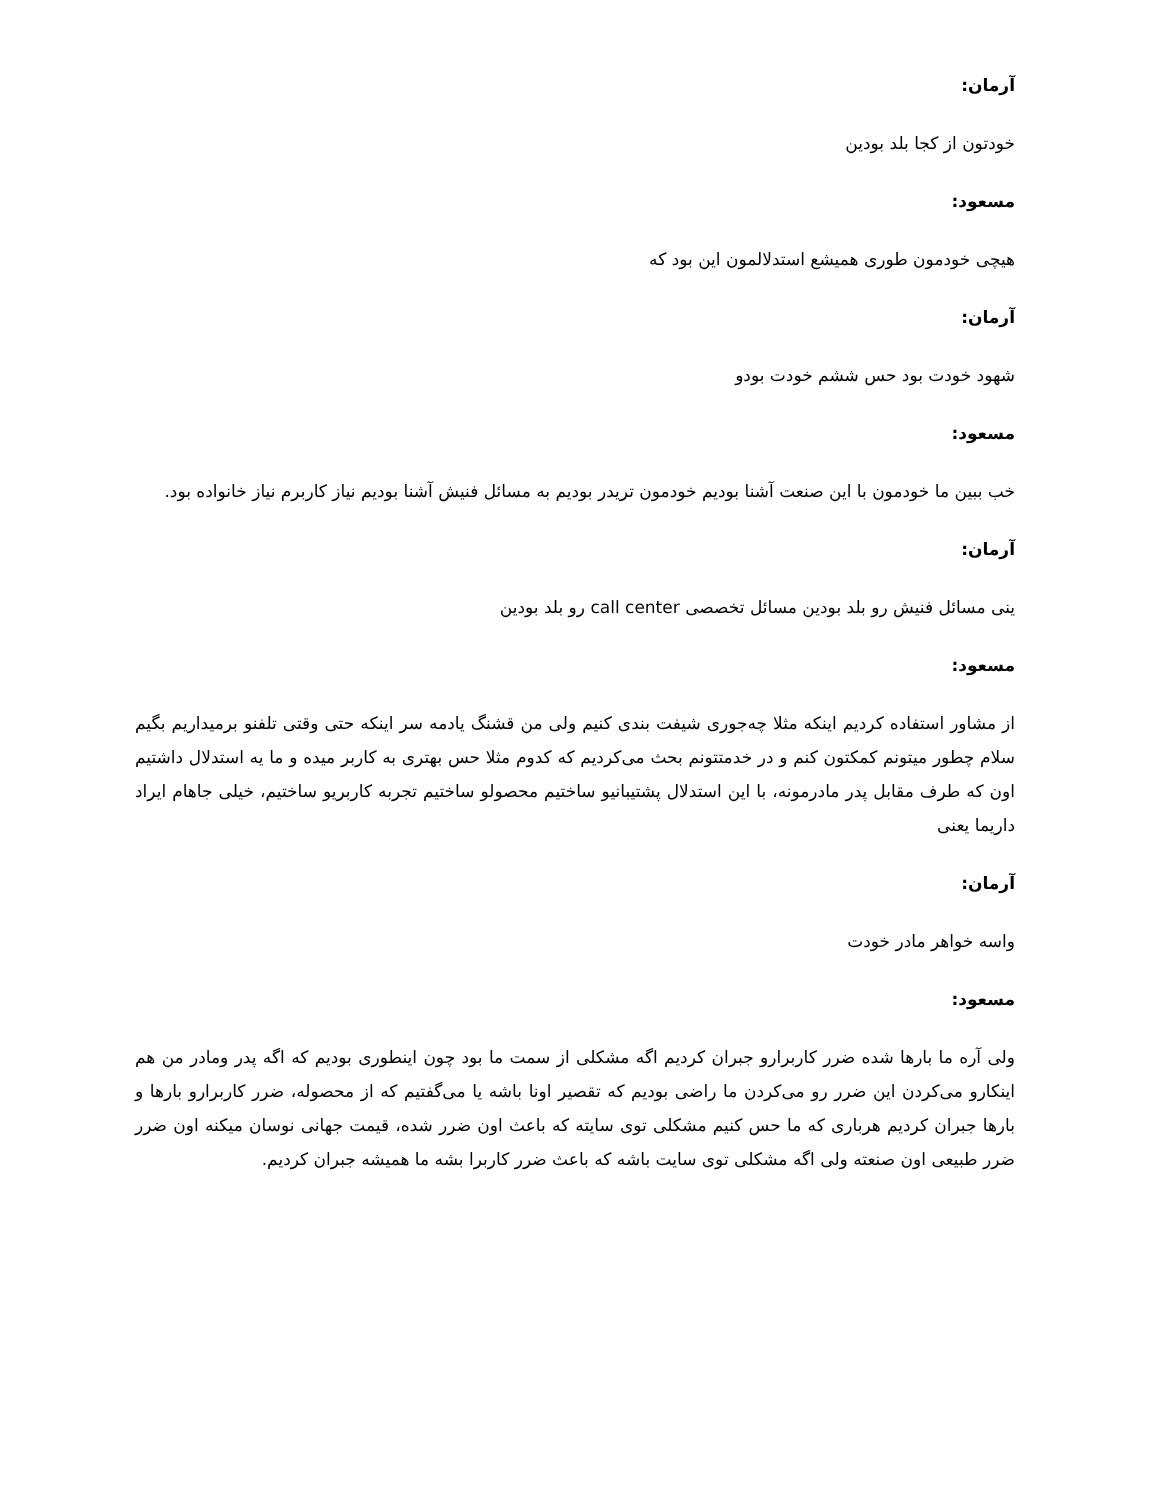آرمان:
خودتون از کجا بلد بودین
مسعود:
هیچی خودمون طوری همیشع استدلالمون این بود که
آرمان:
شهود خودت بود حس ششم خودت بودو
مسعود:
خب ببین ما خودمون با این صنعت آشنا بودیم خودمون تریدر بودیم به مسائل فنیش آشنا بودیم نیاز کاربرم نیاز خانواده بود.
آرمان:
ینی مسائل فنیش رو بلد بودین مسائل تخصصی call center رو بلد بودین
مسعود:
از مشاور استفاده کردیم اینکه مثلا چه‌جوری شیفت بندی کنیم ولی من قشنگ یادمه سر اینکه حتی وقتی تلفنو برمیداریم بگیم سلام چطور میتونم کمکتون کنم و در خدمتتونم بحث می‌کردیم که کدوم مثلا حس بهتری به کاربر میده و ما یه استدلال داشتیم اون که طرف مقابل پدر مادرمونه، با این استدلال پشتیبانیو ساختیم محصولو ساختیم تجربه کاربریو ساختیم، خیلی جاهام ایراد داریما یعنی
آرمان:
واسه خواهر مادر خودت
مسعود:
ولی آره ما بارها شده ضرر کاربرارو جبران کردیم اگه مشکلی از سمت ما بود چون اینطوری بودیم که اگه پدر ومادر من هم اینکارو می‌کردن این ضرر رو می‌کردن ما راضی بودیم که تقصیر اونا باشه یا می‌گفتیم که از محصوله، ضرر کاربرارو بارها و بارها جبران کردیم هرباری که ما حس کنیم مشکلی توی سایته که باعث اون ضرر شده، قیمت جهانی نوسان میکنه اون ضرر ضرر طبیعی اون صنعته ولی اگه مشکلی توی سایت باشه که باعث ضرر کاربرا بشه ما همیشه جبران کردیم.